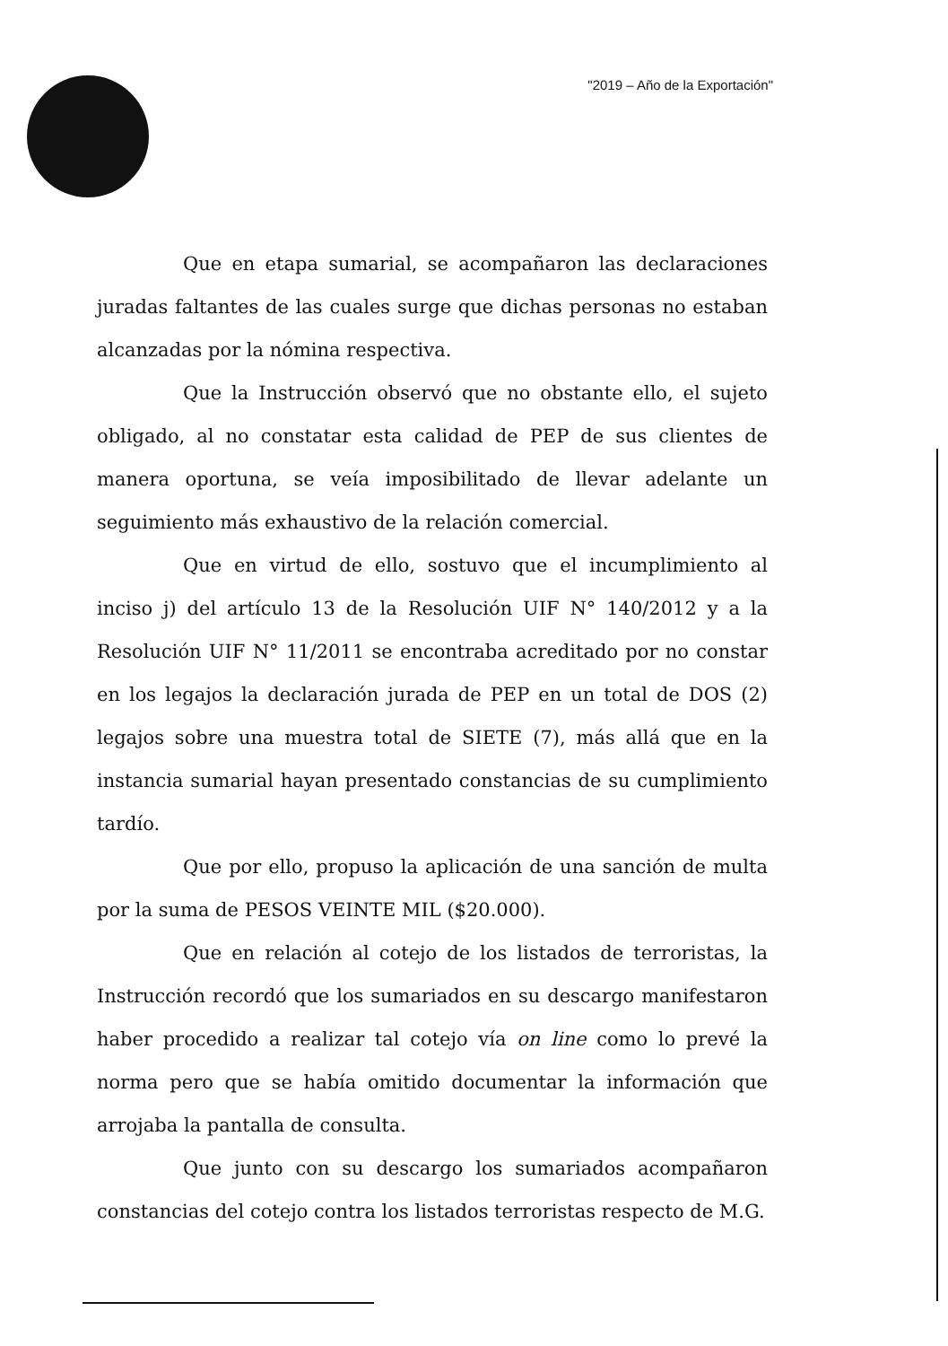"2019 – Año de la Exportación"
Que en etapa sumarial, se acompañaron las declaraciones juradas faltantes de las cuales surge que dichas personas no estaban alcanzadas por la nómina respectiva.
Que la Instrucción observó que no obstante ello, el sujeto obligado, al no constatar esta calidad de PEP de sus clientes de manera oportuna, se veía imposibilitado de llevar adelante un seguimiento más exhaustivo de la relación comercial.
Que en virtud de ello, sostuvo que el incumplimiento al inciso j) del artículo 13 de la Resolución UIF N° 140/2012 y a la Resolución UIF N° 11/2011 se encontraba acreditado por no constar en los legajos la declaración jurada de PEP en un total de DOS (2) legajos sobre una muestra total de SIETE (7), más allá que en la instancia sumarial hayan presentado constancias de su cumplimiento tardío.
Que por ello, propuso la aplicación de una sanción de multa por la suma de PESOS VEINTE MIL ($20.000).
Que en relación al cotejo de los listados de terroristas, la Instrucción recordó que los sumariados en su descargo manifestaron haber procedido a realizar tal cotejo vía on line como lo prevé la norma pero que se había omitido documentar la información que arrojaba la pantalla de consulta.
Que junto con su descargo los sumariados acompañaron constancias del cotejo contra los listados terroristas respecto de M.G.